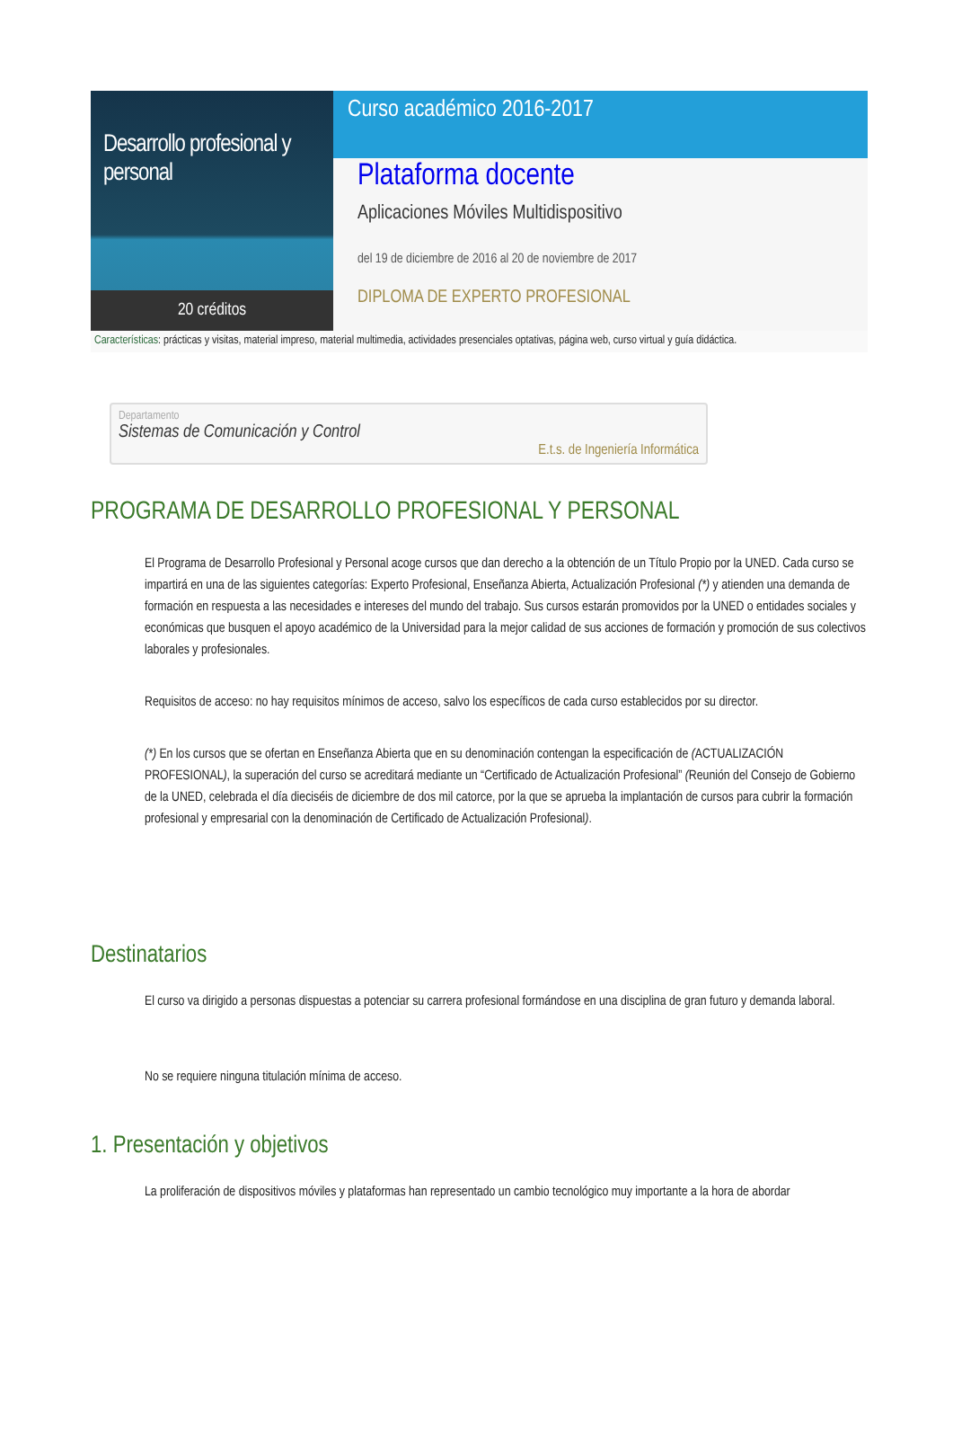Desarrollo profesional y personal
20 créditos
Curso académico 2016-2017
Plataforma docente
Aplicaciones Móviles Multidispositivo
del 19 de diciembre de 2016 al 20 de noviembre de 2017
DIPLOMA DE EXPERTO PROFESIONAL
Características: prácticas y visitas, material impreso, material multimedia, actividades presenciales optativas, página web, curso virtual y guía didáctica.
Departamento
Sistemas de Comunicación y Control
E.t.s. de Ingeniería Informática
PROGRAMA DE DESARROLLO PROFESIONAL Y PERSONAL
El Programa de Desarrollo Profesional y Personal acoge cursos que dan derecho a la obtención de un Título Propio por la UNED. Cada curso se impartirá en una de las siguientes categorías: Experto Profesional, Enseñanza Abierta, Actualización Profesional (*) y atienden una demanda de formación en respuesta a las necesidades e intereses del mundo del trabajo. Sus cursos estarán promovidos por la UNED o entidades sociales y económicas que busquen el apoyo académico de la Universidad para la mejor calidad de sus acciones de formación y promoción de sus colectivos laborales y profesionales.
Requisitos de acceso: no hay requisitos mínimos de acceso, salvo los específicos de cada curso establecidos por su director.
(*) En los cursos que se ofertan en Enseñanza Abierta que en su denominación contengan la especificación de (ACTUALIZACIÓN PROFESIONAL), la superación del curso se acreditará mediante un “Certificado de Actualización Profesional” (Reunión del Consejo de Gobierno de la UNED, celebrada el día dieciséis de diciembre de dos mil catorce, por la que se aprueba la implantación de cursos para cubrir la formación profesional y empresarial con la denominación de Certificado de Actualización Profesional).
Destinatarios
El curso va dirigido a personas dispuestas a potenciar su carrera profesional formándose en una disciplina de gran futuro y demanda laboral.
No se requiere ninguna titulación mínima de acceso.
1. Presentación y objetivos
La proliferación de dispositivos móviles y plataformas han representado un cambio tecnológico muy importante a la hora de abordar